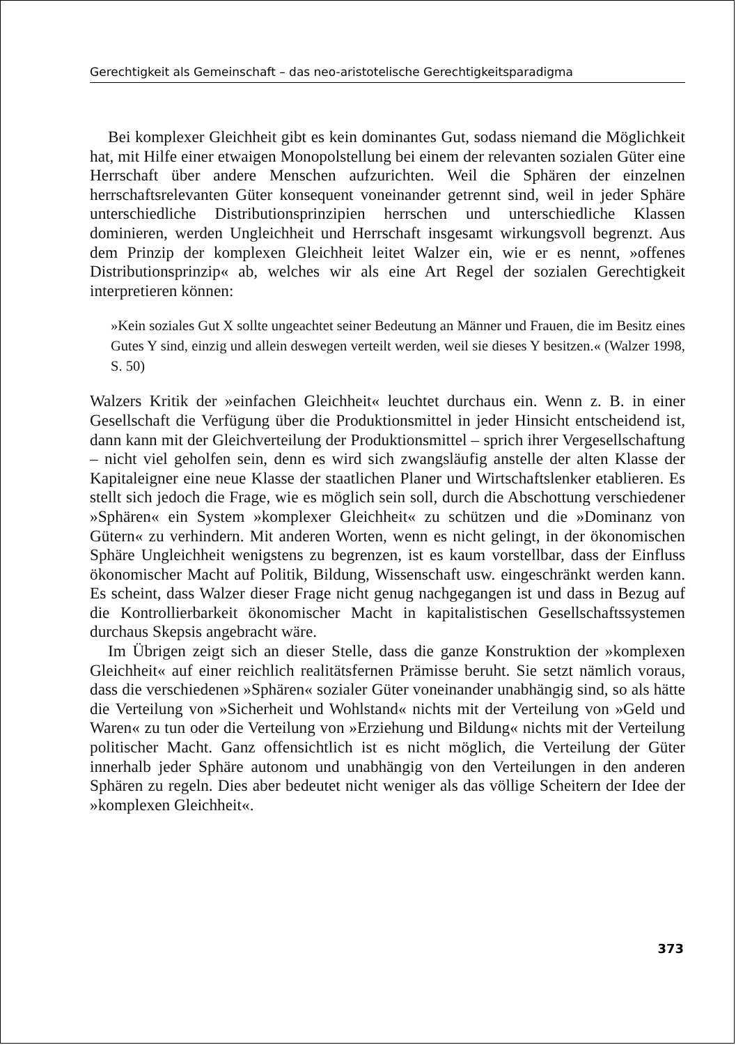Gerechtigkeit als Gemeinschaft – das neo-aristotelische Gerechtigkeitsparadigma
Bei komplexer Gleichheit gibt es kein dominantes Gut, sodass niemand die Möglichkeit hat, mit Hilfe einer etwaigen Monopolstellung bei einem der relevanten sozialen Güter eine Herrschaft über andere Menschen aufzurichten. Weil die Sphären der einzelnen herrschaftsrelevanten Güter konsequent voneinander getrennt sind, weil in jeder Sphäre unterschiedliche Distributionsprinzipien herrschen und unterschiedliche Klassen dominieren, werden Ungleichheit und Herrschaft insgesamt wirkungsvoll begrenzt. Aus dem Prinzip der komplexen Gleichheit leitet Walzer ein, wie er es nennt, »offenes Distributionsprinzip« ab, welches wir als eine Art Regel der sozialen Gerechtigkeit interpretieren können:
»Kein soziales Gut X sollte ungeachtet seiner Bedeutung an Männer und Frauen, die im Besitz eines Gutes Y sind, einzig und allein deswegen verteilt werden, weil sie dieses Y besitzen.« (Walzer 1998, S. 50)
Walzers Kritik der »einfachen Gleichheit« leuchtet durchaus ein. Wenn z. B. in einer Gesellschaft die Verfügung über die Produktionsmittel in jeder Hinsicht entscheidend ist, dann kann mit der Gleichverteilung der Produktionsmittel – sprich ihrer Vergesellschaftung – nicht viel geholfen sein, denn es wird sich zwangsläufig anstelle der alten Klasse der Kapitaleigner eine neue Klasse der staatlichen Planer und Wirtschaftslenker etablieren. Es stellt sich jedoch die Frage, wie es möglich sein soll, durch die Abschottung verschiedener »Sphären« ein System »komplexer Gleichheit« zu schützen und die »Dominanz von Gütern« zu verhindern. Mit anderen Worten, wenn es nicht gelingt, in der ökonomischen Sphäre Ungleichheit wenigstens zu begrenzen, ist es kaum vorstellbar, dass der Einfluss ökonomischer Macht auf Politik, Bildung, Wissenschaft usw. eingeschränkt werden kann. Es scheint, dass Walzer dieser Frage nicht genug nachgegangen ist und dass in Bezug auf die Kontrollierbarkeit ökonomischer Macht in kapitalistischen Gesellschaftssystemen durchaus Skepsis angebracht wäre.
Im Übrigen zeigt sich an dieser Stelle, dass die ganze Konstruktion der »komplexen Gleichheit« auf einer reichlich realitätsfernen Prämisse beruht. Sie setzt nämlich voraus, dass die verschiedenen »Sphären« sozialer Güter voneinander unabhängig sind, so als hätte die Verteilung von »Sicherheit und Wohlstand« nichts mit der Verteilung von »Geld und Waren« zu tun oder die Verteilung von »Erziehung und Bildung« nichts mit der Verteilung politischer Macht. Ganz offensichtlich ist es nicht möglich, die Verteilung der Güter innerhalb jeder Sphäre autonom und unabhängig von den Verteilungen in den anderen Sphären zu regeln. Dies aber bedeutet nicht weniger als das völlige Scheitern der Idee der »komplexen Gleichheit«.
373